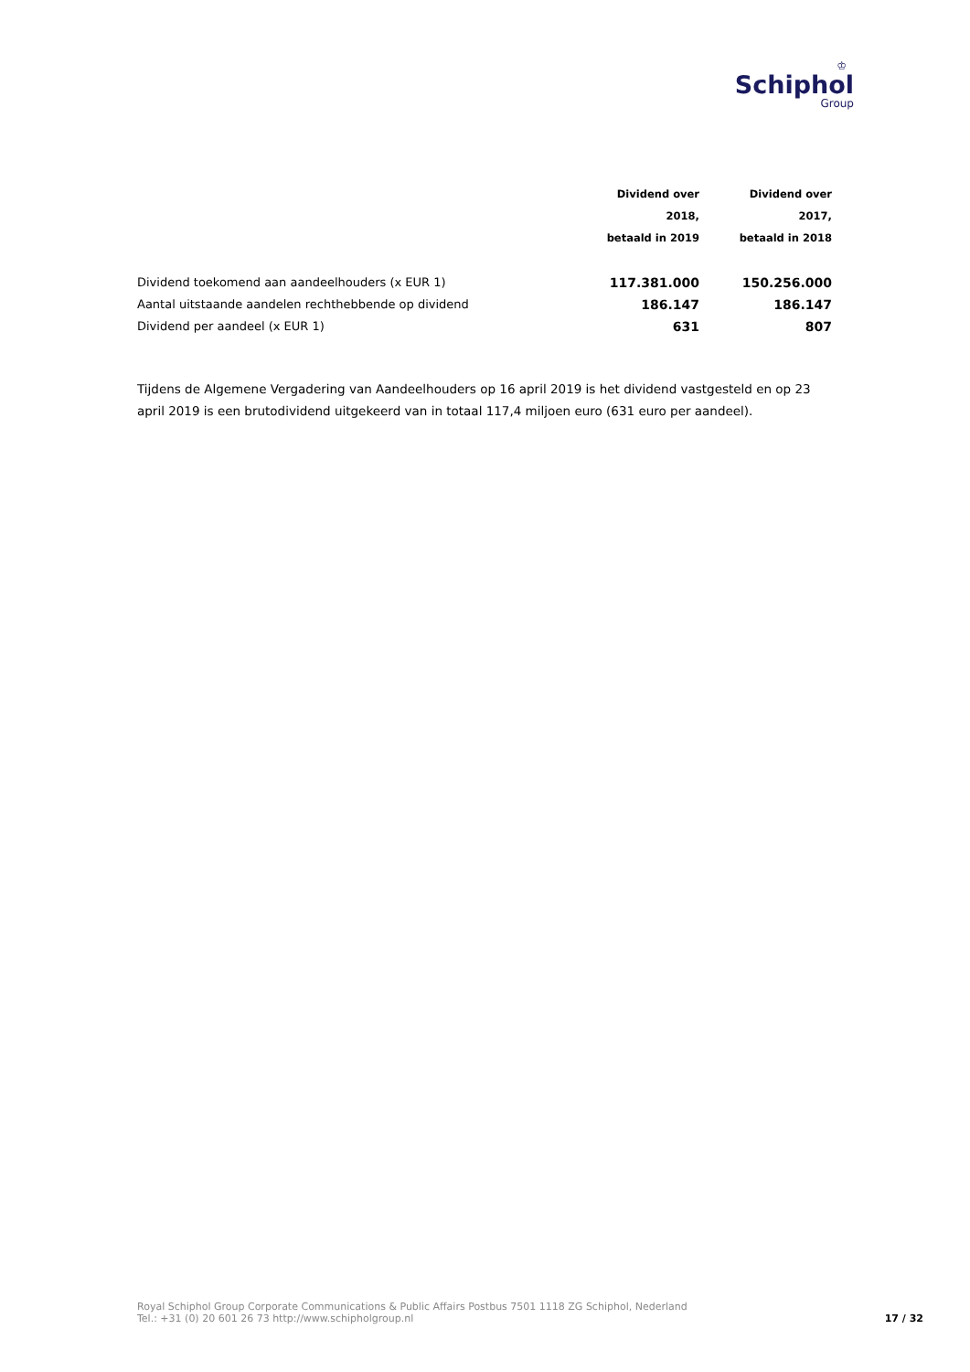♔
Schiphol
Group
| | Dividend over 2018, betaald in 2019 | Dividend over 2017, betaald in 2018 |
| --- | --- | --- |
| Dividend toekomend aan aandeelhouders (x EUR 1) | 117.381.000 | 150.256.000 |
| Aantal uitstaande aandelen rechthebbende op dividend | 186.147 | 186.147 |
| Dividend per aandeel (x EUR 1) | 631 | 807 |
Tijdens de Algemene Vergadering van Aandeelhouders op 16 april 2019 is het dividend vastgesteld en op 23 april 2019 is een brutodividend uitgekeerd van in totaal 117,4 miljoen euro (631 euro per aandeel).
Royal Schiphol Group Corporate Communications & Public Affairs Postbus 7501 1118 ZG Schiphol, Nederland
Tel.: +31 (0) 20 601 26 73 http://www.schipholgroup.nl
17 / 32